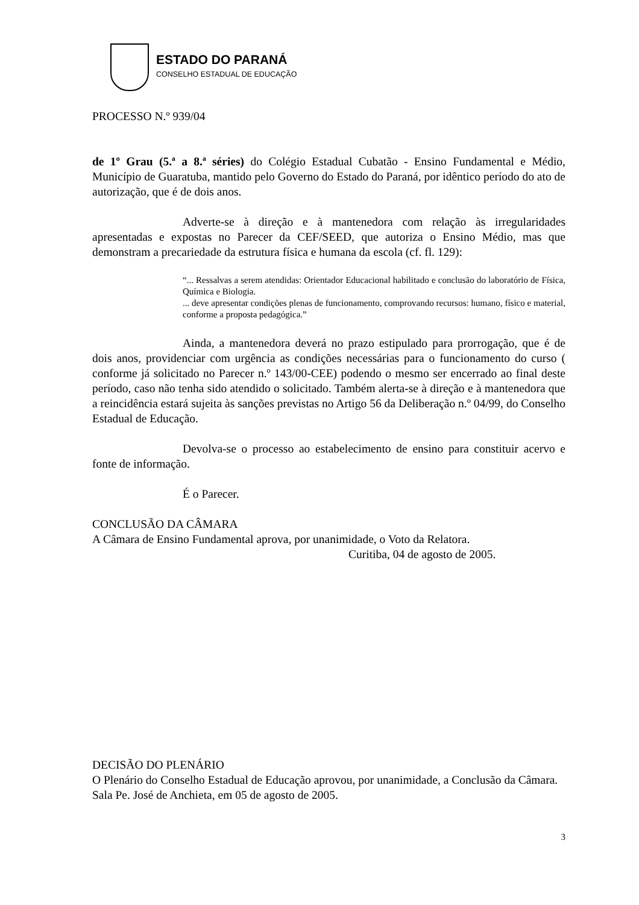ESTADO DO PARANÁ
CONSELHO ESTADUAL DE EDUCAÇÃO
PROCESSO N.º 939/04
de 1º Grau (5.ª a 8.ª séries) do Colégio Estadual Cubatão - Ensino Fundamental e Médio, Município de Guaratuba, mantido pelo Governo do Estado do Paraná, por idêntico período do ato de autorização, que é de dois anos.
Adverte-se à direção e à mantenedora com relação às irregularidades apresentadas e expostas no Parecer da CEF/SEED, que autoriza o Ensino Médio, mas que demonstram a precariedade da estrutura física e humana da escola (cf. fl. 129):
“... Ressalvas a serem atendidas: Orientador Educacional habilitado e conclusão do laboratório de Física, Química e Biologia.
... deve apresentar condições plenas de funcionamento, comprovando recursos: humano, físico e material, conforme a proposta pedagógica.”
Ainda, a mantenedora deverá no prazo estipulado para prorrogação, que é de dois anos, providenciar com urgência as condições necessárias para o funcionamento do curso ( conforme já solicitado no Parecer n.º 143/00-CEE) podendo o mesmo ser encerrado ao final deste período, caso não tenha sido atendido o solicitado. Também alerta-se à direção e à mantenedora que a reincidência estará sujeita às sanções previstas no Artigo 56 da Deliberação n.º 04/99, do Conselho Estadual de Educação.
Devolva-se o processo ao estabelecimento de ensino para constituir acervo e fonte de informação.
É o Parecer.
CONCLUSÃO DA CÂMARA
A Câmara de Ensino Fundamental aprova, por unanimidade, o Voto da Relatora.
Curitiba, 04 de agosto de 2005.
DECISÃO DO PLENÁRIO
O Plenário do Conselho Estadual de Educação aprovou, por unanimidade, a Conclusão da Câmara.
Sala Pe. José de Anchieta, em 05 de agosto de 2005.
3